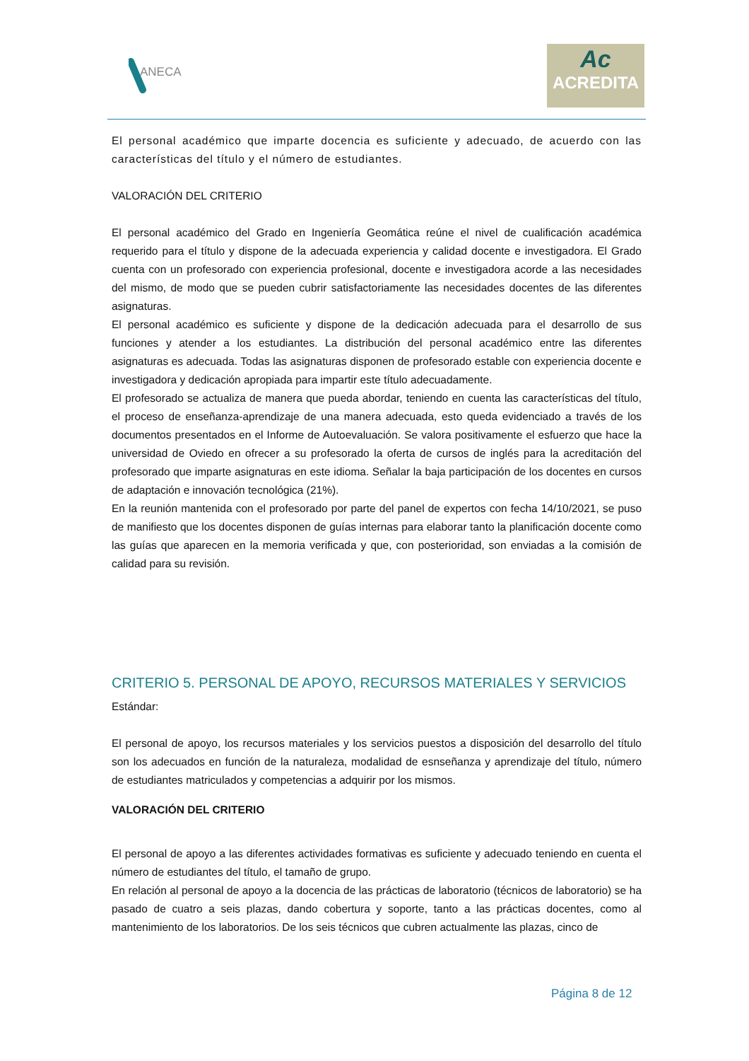ANECA
Ac
ACREDITA
El personal académico que imparte docencia es suficiente y adecuado, de acuerdo con las características del título y el número de estudiantes.
VALORACIÓN DEL CRITERIO
El personal académico del Grado en Ingeniería Geomática reúne el nivel de cualificación académica requerido para el título y dispone de la adecuada experiencia y calidad docente e investigadora. El Grado cuenta con un profesorado con experiencia profesional, docente e investigadora acorde a las necesidades del mismo, de modo que se pueden cubrir satisfactoriamente las necesidades docentes de las diferentes asignaturas.
El personal académico es suficiente y dispone de la dedicación adecuada para el desarrollo de sus funciones y atender a los estudiantes. La distribución del personal académico entre las diferentes asignaturas es adecuada. Todas las asignaturas disponen de profesorado estable con experiencia docente e investigadora y dedicación apropiada para impartir este título adecuadamente.
El profesorado se actualiza de manera que pueda abordar, teniendo en cuenta las características del título, el proceso de enseñanza-aprendizaje de una manera adecuada, esto queda evidenciado a través de los documentos presentados en el Informe de Autoevaluación. Se valora positivamente el esfuerzo que hace la universidad de Oviedo en ofrecer a su profesorado la oferta de cursos de inglés para la acreditación del profesorado que imparte asignaturas en este idioma. Señalar la baja participación de los docentes en cursos de adaptación e innovación tecnológica (21%).
En la reunión mantenida con el profesorado por parte del panel de expertos con fecha 14/10/2021, se puso de manifiesto que los docentes disponen de guías internas para elaborar tanto la planificación docente como las guías que aparecen en la memoria verificada y que, con posterioridad, son enviadas a la comisión de calidad para su revisión.
CRITERIO 5. PERSONAL DE APOYO, RECURSOS MATERIALES Y SERVICIOS
Estándar:
El personal de apoyo, los recursos materiales y los servicios puestos a disposición del desarrollo del título son los adecuados en función de la naturaleza, modalidad de esnseñanza y aprendizaje del título, número de estudiantes matriculados y competencias a adquirir por los mismos.
VALORACIÓN DEL CRITERIO
El personal de apoyo a las diferentes actividades formativas es suficiente y adecuado teniendo en cuenta el número de estudiantes del título, el tamaño de grupo.
En relación al personal de apoyo a la docencia de las prácticas de laboratorio (técnicos de laboratorio) se ha pasado de cuatro a seis plazas, dando cobertura y soporte, tanto a las prácticas docentes, como al mantenimiento de los laboratorios. De los seis técnicos que cubren actualmente las plazas, cinco de
Página 8 de 12